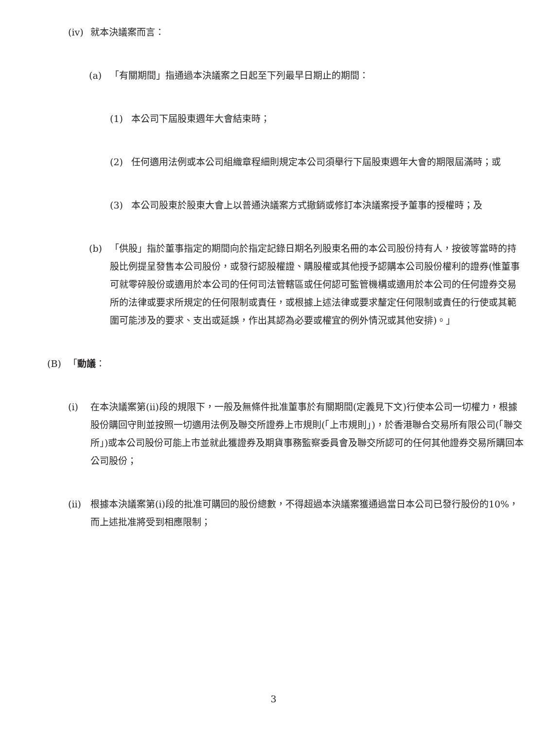(iv) 就本決議案而言：
(a) 「有關期間」指通過本決議案之日起至下列最早日期止的期間：
(1) 本公司下屆股東週年大會結束時；
(2) 任何適用法例或本公司組織章程細則規定本公司須舉行下屆股東週年大會的期限屆滿時；或
(3) 本公司股東於股東大會上以普通決議案方式撤銷或修訂本決議案授予董事的授權時；及
(b) 「供股」指於董事指定的期間向於指定記錄日期名列股東名冊的本公司股份持有人，按彼等當時的持股比例提呈發售本公司股份，或發行認股權證、購股權或其他授予認購本公司股份權利的證券(惟董事可就零碎股份或適用於本公司的任何司法管轄區或任何認可監管機構或適用於本公司的任何證券交易所的法律或要求所規定的任何限制或責任，或根據上述法律或要求釐定任何限制或責任的行使或其範圍可能涉及的要求、支出或延誤，作出其認為必要或權宜的例外情況或其他安排)。」
(B) 「動議：
(i) 在本決議案第(ii)段的規限下，一般及無條件批准董事於有關期間(定義見下文)行使本公司一切權力，根據股份購回守則並按照一切適用法例及聯交所證券上市規則(「上市規則」)，於香港聯合交易所有限公司(「聯交所」)或本公司股份可能上市並就此獲證券及期貨事務監察委員會及聯交所認可的任何其他證券交易所購回本公司股份；
(ii) 根據本決議案第(i)段的批准可購回的股份總數，不得超過本決議案獲通過當日本公司已發行股份的10%，而上述批准將受到相應限制；
3